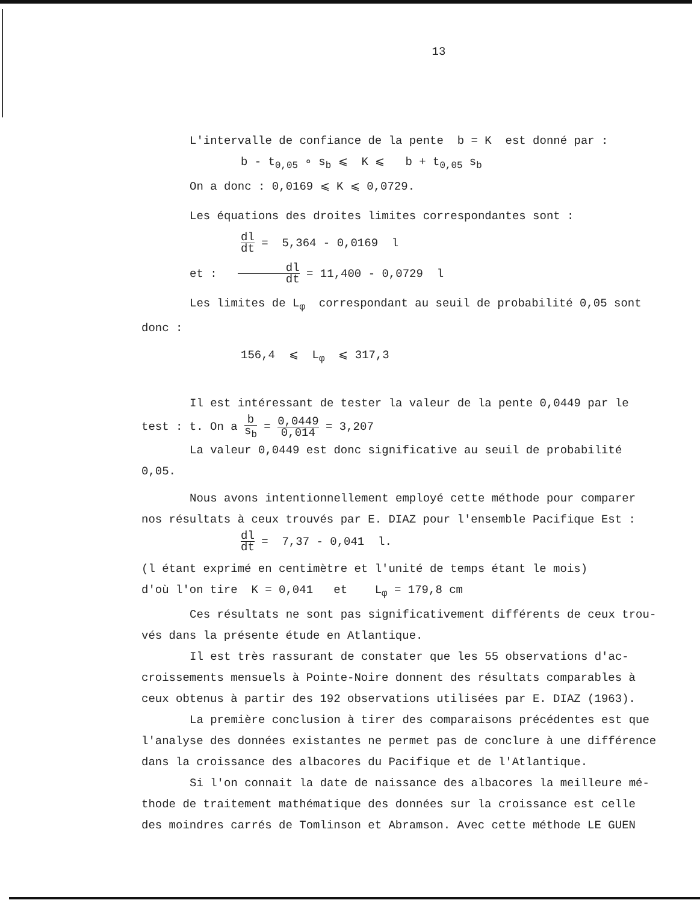13
L'intervalle de confiance de la pente b = K est donné par :
b - t<sub>0,05</sub> ∘ s<sub>b</sub> ⩽ K ⩽ b + t<sub>0,05</sub> s<sub>b</sub>
On a donc : 0,0169 ⩽ K ⩽ 0,0729.
Les équations des droites limites correspondantes sont :
dl dt = 5,364 - 0,0169 l
et : dl dt = 11,400 - 0,0729 l
Les limites de L<sub>φ</sub> correspondant au seuil de probabilité 0,05 sont
donc :
156,4 ⩽ L<sub>φ</sub> ⩽ 317,3
Il est intéressant de tester la valeur de la pente 0,0449 par le
test : t. On a b s<sub>b</sub> = 0,0449 0,014 = 3,207
La valeur 0,0449 est donc significative au seuil de probabilité
0,05.
Nous avons intentionnellement employé cette méthode pour comparer
nos résultats à ceux trouvés par E. DIAZ pour l'ensemble Pacifique Est :
dl dt = 7,37 - 0,041 l.
(l étant exprimé en centimètre et l'unité de temps étant le mois)
d'où l'on tire K = 0,041 et L<sub>φ</sub> = 179,8 cm
Ces résultats ne sont pas significativement différents de ceux trou-
vés dans la présente étude en Atlantique.
Il est très rassurant de constater que les 55 observations d'ac-
croissements mensuels à Pointe-Noire donnent des résultats comparables à
ceux obtenus à partir des 192 observations utilisées par E. DIAZ (1963).
La première conclusion à tirer des comparaisons précédentes est que
l'analyse des données existantes ne permet pas de conclure à une différence
dans la croissance des albacores du Pacifique et de l'Atlantique.
Si l'on connait la date de naissance des albacores la meilleure mé-
thode de traitement mathématique des données sur la croissance est celle
des moindres carrés de Tomlinson et Abramson. Avec cette méthode LE GUEN